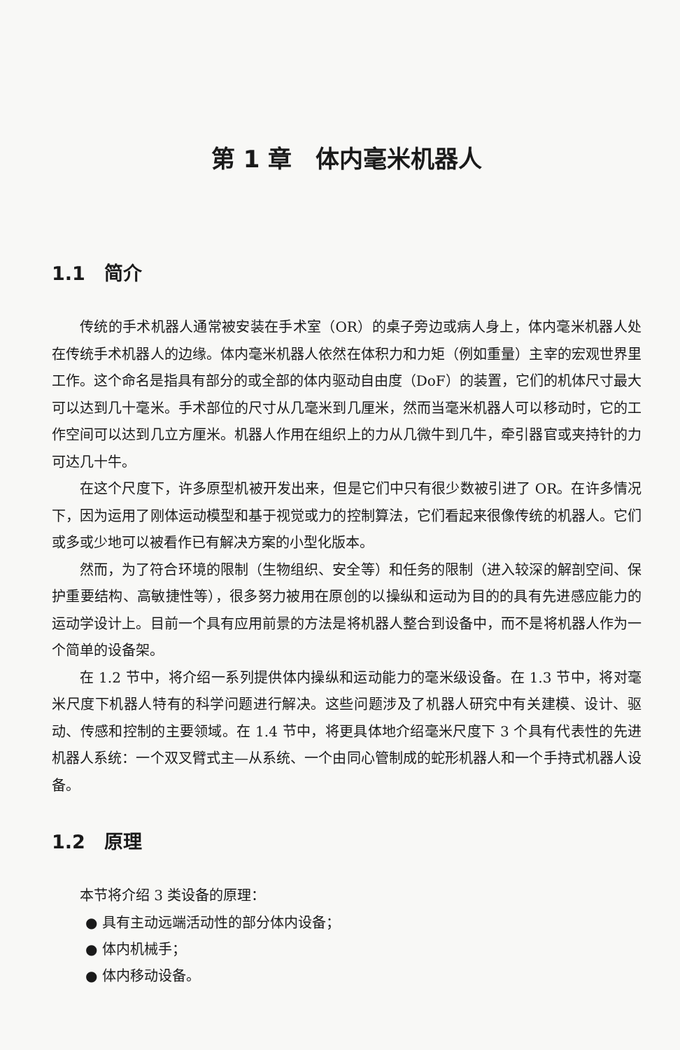第 1 章　体内毫米机器人
1.1　简介
传统的手术机器人通常被安装在手术室（OR）的桌子旁边或病人身上，体内毫米机器人处在传统手术机器人的边缘。体内毫米机器人依然在体积力和力矩（例如重量）主宰的宏观世界里工作。这个命名是指具有部分的或全部的体内驱动自由度（DoF）的装置，它们的机体尺寸最大可以达到几十毫米。手术部位的尺寸从几毫米到几厘米，然而当毫米机器人可以移动时，它的工作空间可以达到几立方厘米。机器人作用在组织上的力从几微牛到几牛，牵引器官或夹持针的力可达几十牛。
在这个尺度下，许多原型机被开发出来，但是它们中只有很少数被引进了 OR。在许多情况下，因为运用了刚体运动模型和基于视觉或力的控制算法，它们看起来很像传统的机器人。它们或多或少地可以被看作已有解决方案的小型化版本。
然而，为了符合环境的限制（生物组织、安全等）和任务的限制（进入较深的解剖空间、保护重要结构、高敏捷性等），很多努力被用在原创的以操纵和运动为目的的具有先进感应能力的运动学设计上。目前一个具有应用前景的方法是将机器人整合到设备中，而不是将机器人作为一个简单的设备架。
在 1.2 节中，将介绍一系列提供体内操纵和运动能力的毫米级设备。在 1.3 节中，将对毫米尺度下机器人特有的科学问题进行解决。这些问题涉及了机器人研究中有关建模、设计、驱动、传感和控制的主要领域。在 1.4 节中，将更具体地介绍毫米尺度下 3 个具有代表性的先进机器人系统：一个双叉臂式主—从系统、一个由同心管制成的蛇形机器人和一个手持式机器人设备。
1.2　原理
本节将介绍 3 类设备的原理：
● 具有主动远端活动性的部分体内设备；
● 体内机械手；
● 体内移动设备。